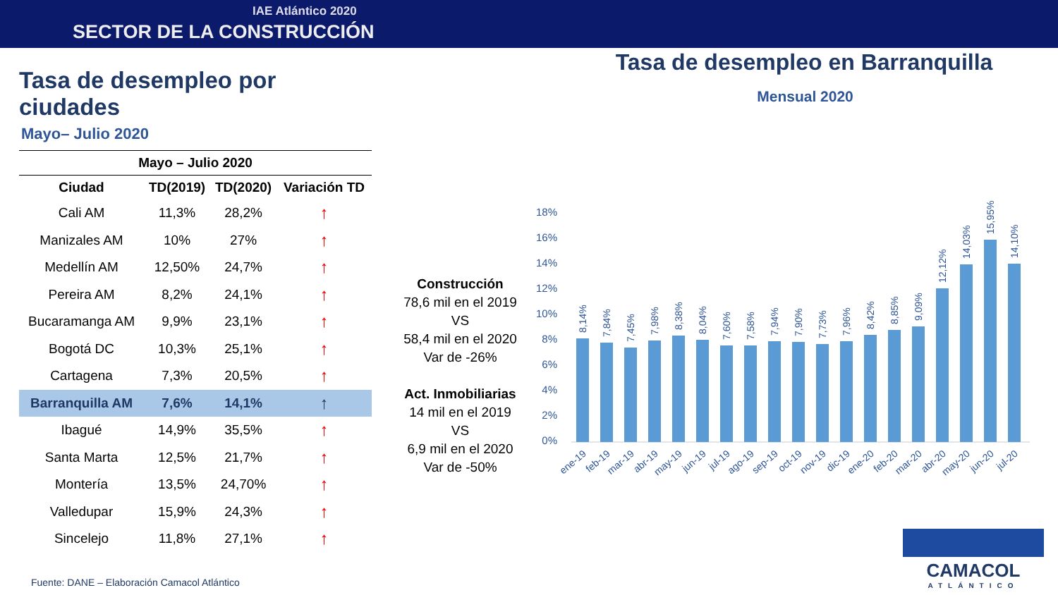IAE Atlántico 2020
SECTOR DE LA CONSTRUCCIÓN
Tasa de desempleo por ciudades
Mayo– Julio 2020
| Mayo – Julio 2020 | | | |
| --- | --- | --- | --- |
| Ciudad | TD(2019) | TD(2020) | Variación TD |
| Cali AM | 11,3% | 28,2% | ↑ |
| Manizales AM | 10% | 27% | ↑ |
| Medellín AM | 12,50% | 24,7% | ↑ |
| Pereira AM | 8,2% | 24,1% | ↑ |
| Bucaramanga AM | 9,9% | 23,1% | ↑ |
| Bogotá DC | 10,3% | 25,1% | ↑ |
| Cartagena | 7,3% | 20,5% | ↑ |
| Barranquilla AM | 7,6% | 14,1% | ↑ |
| Ibagué | 14,9% | 35,5% | ↑ |
| Santa Marta | 12,5% | 21,7% | ↑ |
| Montería | 13,5% | 24,70% | ↑ |
| Valledupar | 15,9% | 24,3% | ↑ |
| Sincelejo | 11,8% | 27,1% | ↑ |
Construcción
78,6 mil en el 2019
VS
58,4 mil en el 2020
Var de -26%
Act. Inmobiliarias
14 mil en el 2019
VS
6,9 mil en el 2020
Var de -50%
Tasa de desempleo en Barranquilla
Mensual 2020
18%
16%
14%
12%
10%
8%
6%
4%
2%
0%
8,14%
7,84%
7,45%
7,98%
8,38%
8,04%
7,60%
7,58%
7,94%
7,90%
7,73%
7,96%
8,42%
8,85%
9,09%
12,12%
14,03%
15,95%
14,10%
ene-19
feb-19
mar-19
abr-19
may-19
jun-19
jul-19
ago-19
sep-19
oct-19
nov-19
dic-19
ene-20
feb-20
mar-20
abr-20
may-20
jun-20
jul-20
Fuente: DANE – Elaboración Camacol Atlántico
CAMACOL
ATLÁNTICO